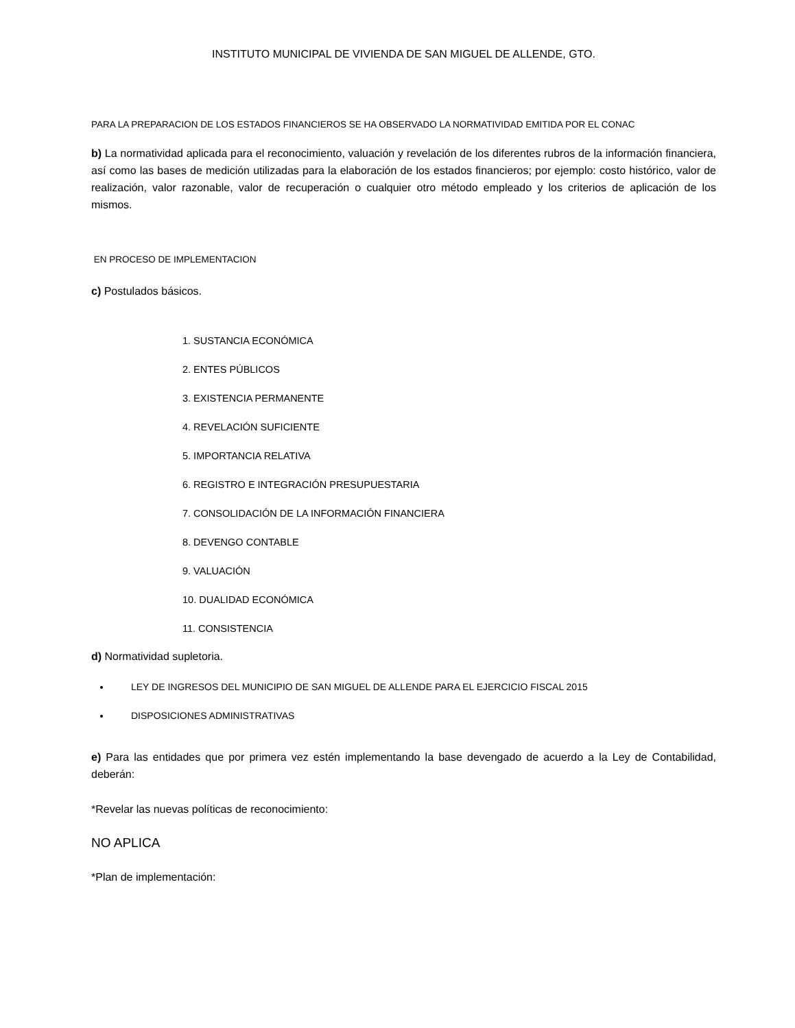INSTITUTO MUNICIPAL DE VIVIENDA DE SAN MIGUEL DE ALLENDE, GTO.
PARA LA PREPARACION DE LOS ESTADOS FINANCIEROS SE HA OBSERVADO LA NORMATIVIDAD EMITIDA POR EL CONAC
b) La normatividad aplicada para el reconocimiento, valuación y revelación de los diferentes rubros de la información financiera, así como las bases de medición utilizadas para la elaboración de los estados financieros; por ejemplo: costo histórico, valor de realización, valor razonable, valor de recuperación o cualquier otro método empleado y los criterios de aplicación de los mismos.
EN PROCESO DE IMPLEMENTACION
c) Postulados básicos.
1. SUSTANCIA ECONÓMICA
2. ENTES PÚBLICOS
3. EXISTENCIA PERMANENTE
4. REVELACIÓN SUFICIENTE
5. IMPORTANCIA RELATIVA
6. REGISTRO E INTEGRACIÓN PRESUPUESTARIA
7. CONSOLIDACIÓN DE LA INFORMACIÓN FINANCIERA
8. DEVENGO CONTABLE
9. VALUACIÓN
10. DUALIDAD ECONÓMICA
11. CONSISTENCIA
d) Normatividad supletoria.
LEY DE INGRESOS DEL MUNICIPIO DE SAN MIGUEL DE ALLENDE PARA EL EJERCICIO FISCAL 2015
DISPOSICIONES ADMINISTRATIVAS
e) Para las entidades que por primera vez estén implementando la base devengado de acuerdo a la Ley de Contabilidad, deberán:
*Revelar las nuevas políticas de reconocimiento:
NO APLICA
*Plan de implementación: